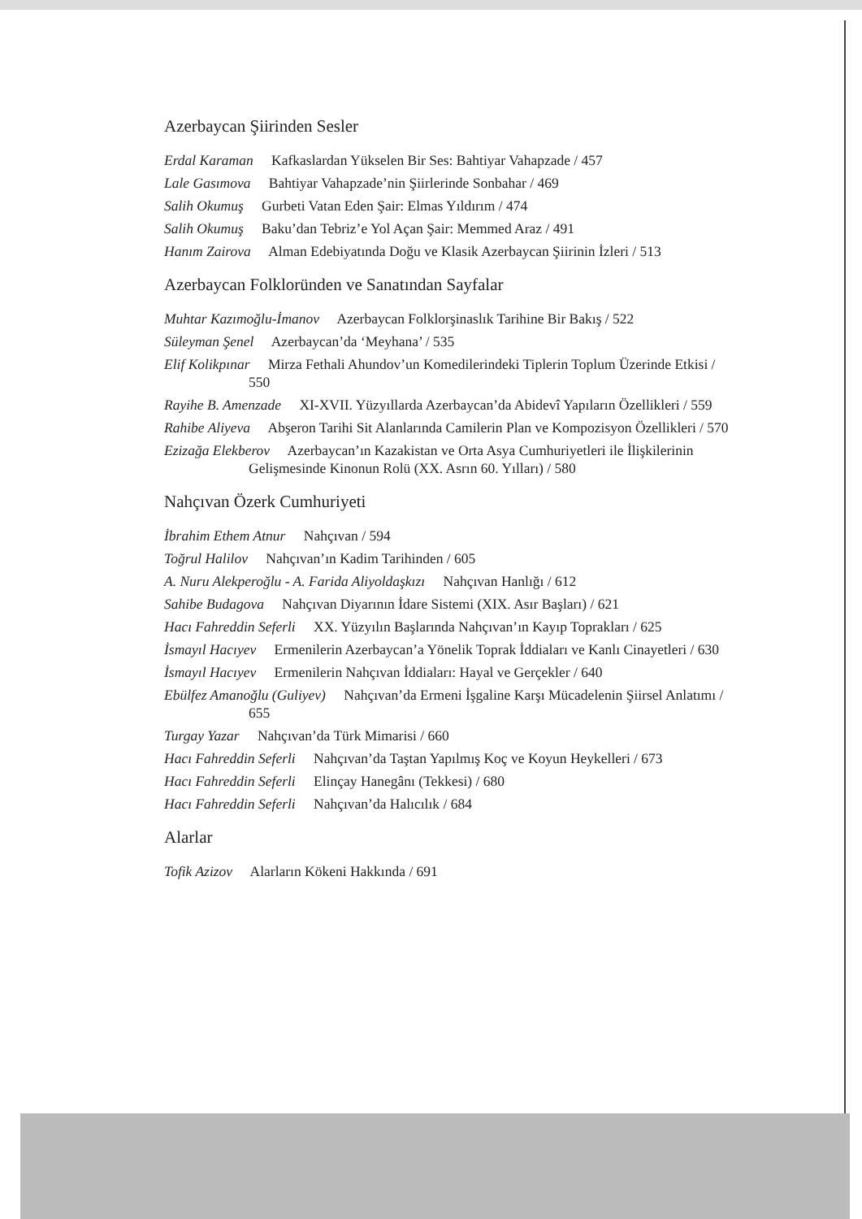Azerbaycan Şiirinden Sesler
Erdal Karaman Kafkaslardan Yükselen Bir Ses: Bahtiyar Vahapzade / 457
Lale Gasımova Bahtiyar Vahapzade’nin Şiirlerinde Sonbahar / 469
Salih Okumuş Gurbeti Vatan Eden Şair: Elmas Yıldırım / 474
Salih Okumuş Baku’dan Tebriz’e Yol Açan Şair: Memmed Araz / 491
Hanım Zairova Alman Edebiyatında Doğu ve Klasik Azerbaycan Şiirinin İzleri / 513
Azerbaycan Folkloründen ve Sanatından Sayfalar
Muhtar Kazımoğlu-İmanov Azerbaycan Folklorşinaslık Tarihine Bir Bakış / 522
Süleyman Şenel Azerbaycan’da ‘Meyhana’ / 535
Elif Kolikpınar Mirza Fethali Ahundov’un Komedilerindeki Tiplerin Toplum Üzerinde Etkisi / 550
Rayihe B. Amenzade XI-XVII. Yüzyıllarda Azerbaycan’da Abidevî Yapıların Özellikleri / 559
Rahibe Aliyeva Abşeron Tarihi Sit Alanlarında Camilerin Plan ve Kompozisyon Özellikleri / 570
Ezizağa Elekberov Azerbaycan’ın Kazakistan ve Orta Asya Cumhuriyetleri ile İlişkilerinin Gelişmesinde Kinonun Rolü (XX. Asrın 60. Yılları) / 580
Nahçıvan Özerk Cumhuriyeti
İbrahim Ethem Atnur Nahçıvan / 594
Toğrul Halilov Nahçıvan’ın Kadim Tarihinden / 605
A. Nuru Alekperoğlu - A. Farida Aliyoldaşkızı Nahçıvan Hanlığı / 612
Sahibe Budagova Nahçıvan Diyarının İdare Sistemi (XIX. Asır Başları) / 621
Hacı Fahreddin Seferli XX. Yüzyılın Başlarında Nahçıvan’ın Kayıp Toprakları / 625
İsmayıl Hacıyev Ermenilerin Azerbaycan’a Yönelik Toprak İddiaları ve Kanlı Cinayetleri / 630
İsmayıl Hacıyev Ermenilerin Nahçıvan İddiaları: Hayal ve Gerçekler / 640
Ebülfez Amanoğlu (Guliyev) Nahçıvan’da Ermeni İşgaline Karşı Mücadelenin Şiirsel Anlatımı / 655
Turgay Yazar Nahçıvan’da Türk Mimarisi / 660
Hacı Fahreddin Seferli Nahçıvan’da Taştan Yapılmış Koç ve Koyun Heykelleri / 673
Hacı Fahreddin Seferli Elinçay Hanegânı (Tekkesi) / 680
Hacı Fahreddin Seferli Nahçıvan’da Halıcılık / 684
Alarlar
Tofik Azizov Alarların Kökeni Hakkında / 691